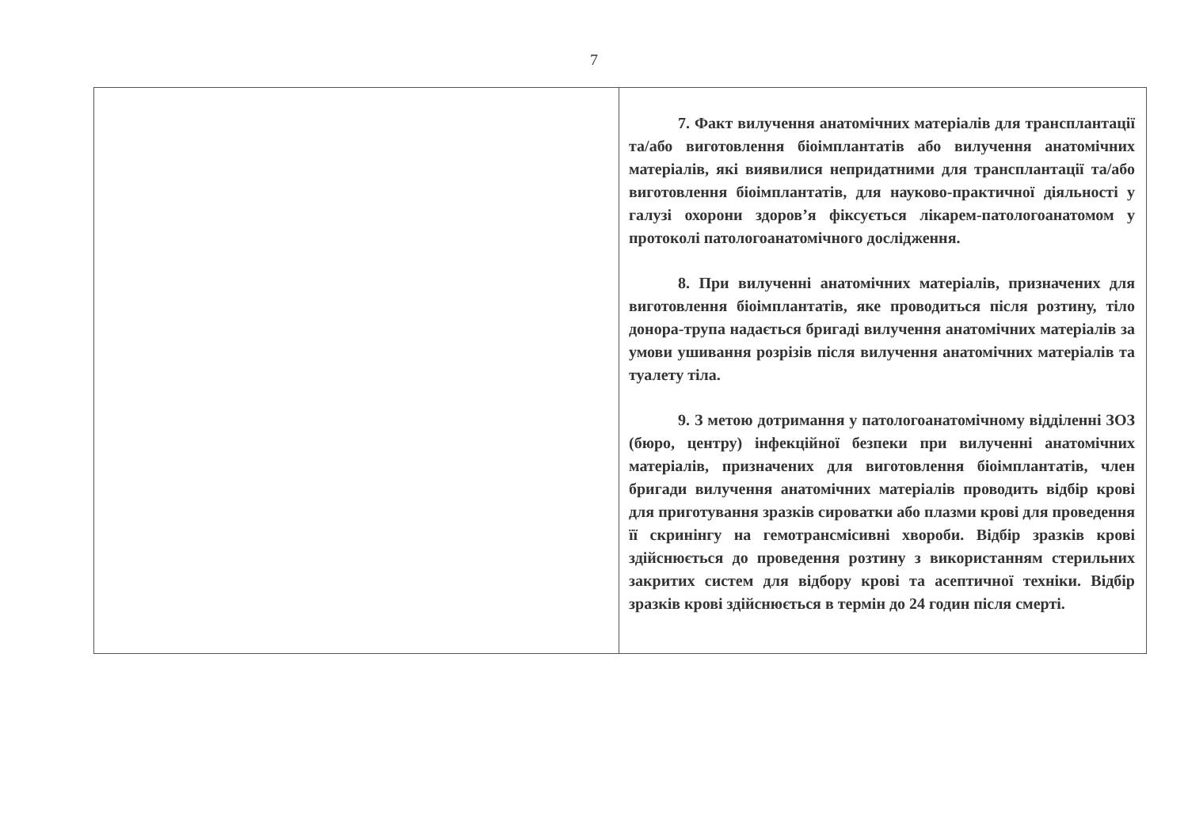7
| | 7. Факт вилучення анатомічних матеріалів для трансплантації та/або виготовлення біоімплантатів або вилучення анатомічних матеріалів, які виявилися непридатними для трансплантації та/або виготовлення біоімплантатів, для науково-практичної діяльності у галузі охорони здоров’я фіксується лікарем-патологоанатомом у протоколі патологоанатомічного дослідження. 8. При вилученні анатомічних матеріалів, призначених для виготовлення біоімплантатів, яке проводиться після розтину, тіло донора-трупа надається бригаді вилучення анатомічних матеріалів за умови ушивання розрізів після вилучення анатомічних матеріалів та туалету тіла. 9. З метою дотримання у патологоанатомічному відділенні ЗОЗ (бюро, центру) інфекційної безпеки при вилученні анатомічних матеріалів, призначених для виготовлення біоімплантатів, член бригади вилучення анатомічних матеріалів проводить відбір крові для приготування зразків сироватки або плазми крові для проведення її скринінгу на гемотрансмісивні хвороби. Відбір зразків крові здійснюється до проведення розтину з використанням стерильних закритих систем для відбору крові та асептичної техніки. Відбір зразків крові здійснюється в термін до 24 годин після смерті. |